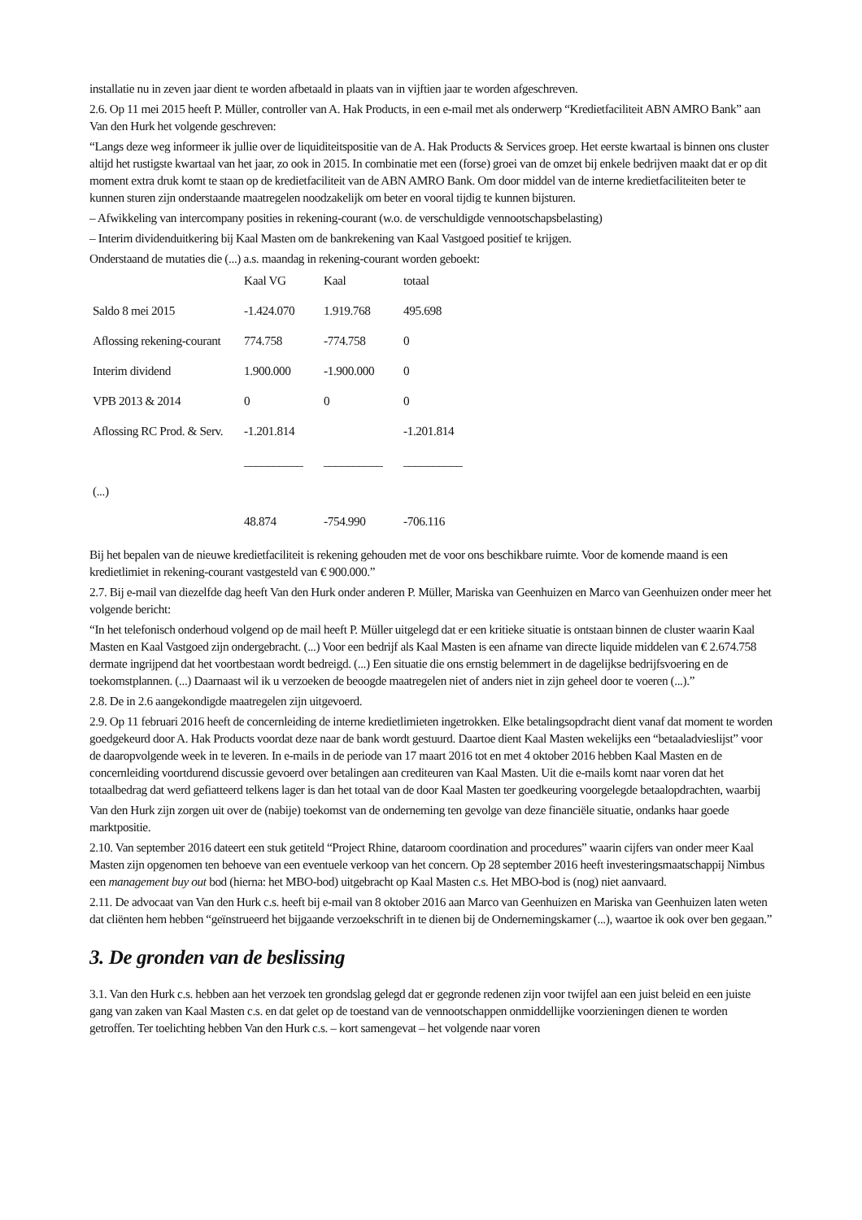installatie nu in zeven jaar dient te worden afbetaald in plaats van in vijftien jaar te worden afgeschreven.
2.6. Op 11 mei 2015 heeft P. Müller, controller van A. Hak Products, in een e-mail met als onderwerp “Kredietfaciliteit ABN AMRO Bank” aan Van den Hurk het volgende geschreven:
“Langs deze weg informeer ik jullie over de liquiditeitspositie van de A. Hak Products & Services groep. Het eerste kwartaal is binnen ons cluster altijd het rustigste kwartaal van het jaar, zo ook in 2015. In combinatie met een (forse) groei van de omzet bij enkele bedrijven maakt dat er op dit moment extra druk komt te staan op de kredietfaciliteit van de ABN AMRO Bank. Om door middel van de interne kredietfaciliteiten beter te kunnen sturen zijn onderstaande maatregelen noodzakelijk om beter en vooral tijdig te kunnen bijsturen.
– Afwikkeling van intercompany posities in rekening-courant (w.o. de verschuldigde vennootschapsbelasting)
– Interim dividenduitkering bij Kaal Masten om de bankrekening van Kaal Vastgoed positief te krijgen.
Onderstaand de mutaties die (...) a.s. maandag in rekening-courant worden geboekt:
| | Kaal VG | Kaal | totaal |
| Saldo 8 mei 2015 | -1.424.070 | 1.919.768 | 495.698 |
| Aflossing rekening-courant | 774.758 | -774.758 | 0 |
| Interim dividend | 1.900.000 | -1.900.000 | 0 |
| VPB 2013 & 2014 | 0 | 0 | 0 |
| Aflossing RC Prod. & Serv. | -1.201.814 | | -1.201.814 |
| | __________ | __________ | __________ |
| (...) | | | |
| | 48.874 | -754.990 | -706.116 |
Bij het bepalen van de nieuwe kredietfaciliteit is rekening gehouden met de voor ons beschikbare ruimte. Voor de komende maand is een kredietlimiet in rekening-courant vastgesteld van € 900.000.”
2.7. Bij e-mail van diezelfde dag heeft Van den Hurk onder anderen P. Müller, Mariska van Geenhuizen en Marco van Geenhuizen onder meer het volgende bericht:
“In het telefonisch onderhoud volgend op de mail heeft P. Müller uitgelegd dat er een kritieke situatie is ontstaan binnen de cluster waarin Kaal Masten en Kaal Vastgoed zijn ondergebracht. (...) Voor een bedrijf als Kaal Masten is een afname van directe liquide middelen van € 2.674.758 dermate ingrijpend dat het voortbestaan wordt bedreigd. (...) Een situatie die ons ernstig belemmert in de dagelijkse bedrijfsvoering en de toekomstplannen. (...) Daarnaast wil ik u verzoeken de beoogde maatregelen niet of anders niet in zijn geheel door te voeren (...).”
2.8. De in 2.6 aangekondigde maatregelen zijn uitgevoerd.
2.9. Op 11 februari 2016 heeft de concernleiding de interne kredietlimieten ingetrokken. Elke betalingsopdracht dient vanaf dat moment te worden goedgekeurd door A. Hak Products voordat deze naar de bank wordt gestuurd. Daartoe dient Kaal Masten wekelijks een “betaaladvieslijst” voor de daaropvolgende week in te leveren. In e-mails in de periode van 17 maart 2016 tot en met 4 oktober 2016 hebben Kaal Masten en de concernleiding voortdurend discussie gevoerd over betalingen aan crediteuren van Kaal Masten. Uit die e-mails komt naar voren dat het totaalbedrag dat werd gefiatteerd telkens lager is dan het totaal van de door Kaal Masten ter goedkeuring voorgelegde betaalopdrachten, waarbij
Van den Hurk zijn zorgen uit over de (nabije) toekomst van de onderneming ten gevolge van deze financiële situatie, ondanks haar goede marktpositie.
2.10. Van september 2016 dateert een stuk getiteld “Project Rhine, dataroom coordination and procedures” waarin cijfers van onder meer Kaal Masten zijn opgenomen ten behoeve van een eventuele verkoop van het concern. Op 28 september 2016 heeft investeringsmaatschappij Nimbus een management buy out bod (hierna: het MBO-bod) uitgebracht op Kaal Masten c.s. Het MBO-bod is (nog) niet aanvaard.
2.11. De advocaat van Van den Hurk c.s. heeft bij e-mail van 8 oktober 2016 aan Marco van Geenhuizen en Mariska van Geenhuizen laten weten dat cliënten hem hebben “geïnstrueerd het bijgaande verzoekschrift in te dienen bij de Ondernemingskamer (...), waartoe ik ook over ben gegaan.”
3. De gronden van de beslissing
3.1. Van den Hurk c.s. hebben aan het verzoek ten grondslag gelegd dat er gegronde redenen zijn voor twijfel aan een juist beleid en een juiste gang van zaken van Kaal Masten c.s. en dat gelet op de toestand van de vennootschappen onmiddellijke voorzieningen dienen te worden getroffen. Ter toelichting hebben Van den Hurk c.s. – kort samengevat – het volgende naar voren